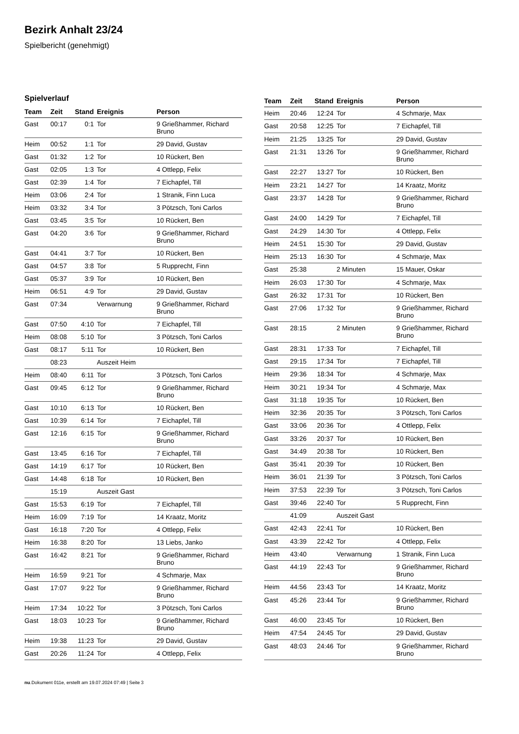Bezirk Anhalt 23/24
Spielbericht (genehmigt)
Spielverlauf
| Team | Zeit | Stand | Ereignis | Person |
| --- | --- | --- | --- | --- |
| Gast | 00:17 | 0:1 | Tor | 9 Grießhammer, Richard Bruno |
| Heim | 00:52 | 1:1 | Tor | 29 David, Gustav |
| Gast | 01:32 | 1:2 | Tor | 10 Rückert, Ben |
| Gast | 02:05 | 1:3 | Tor | 4 Ottlepp, Felix |
| Gast | 02:39 | 1:4 | Tor | 7 Eichapfel, Till |
| Heim | 03:06 | 2:4 | Tor | 1 Stranik, Finn Luca |
| Heim | 03:32 | 3:4 | Tor | 3 Pötzsch, Toni Carlos |
| Gast | 03:45 | 3:5 | Tor | 10 Rückert, Ben |
| Gast | 04:20 | 3:6 | Tor | 9 Grießhammer, Richard Bruno |
| Gast | 04:41 | 3:7 | Tor | 10 Rückert, Ben |
| Gast | 04:57 | 3:8 | Tor | 5 Rupprecht, Finn |
| Gast | 05:37 | 3:9 | Tor | 10 Rückert, Ben |
| Heim | 06:51 | 4:9 | Tor | 29 David, Gustav |
| Gast | 07:34 | | Verwarnung | 9 Grießhammer, Richard Bruno |
| Gast | 07:50 | 4:10 | Tor | 7 Eichapfel, Till |
| Heim | 08:08 | 5:10 | Tor | 3 Pötzsch, Toni Carlos |
| Gast | 08:17 | 5:11 | Tor | 10 Rückert, Ben |
| | 08:23 | | Auszeit Heim | |
| Heim | 08:40 | 6:11 | Tor | 3 Pötzsch, Toni Carlos |
| Gast | 09:45 | 6:12 | Tor | 9 Grießhammer, Richard Bruno |
| Gast | 10:10 | 6:13 | Tor | 10 Rückert, Ben |
| Gast | 10:39 | 6:14 | Tor | 7 Eichapfel, Till |
| Gast | 12:16 | 6:15 | Tor | 9 Grießhammer, Richard Bruno |
| Gast | 13:45 | 6:16 | Tor | 7 Eichapfel, Till |
| Gast | 14:19 | 6:17 | Tor | 10 Rückert, Ben |
| Gast | 14:48 | 6:18 | Tor | 10 Rückert, Ben |
| | 15:19 | | Auszeit Gast | |
| Gast | 15:53 | 6:19 | Tor | 7 Eichapfel, Till |
| Heim | 16:09 | 7:19 | Tor | 14 Kraatz, Moritz |
| Gast | 16:18 | 7:20 | Tor | 4 Ottlepp, Felix |
| Heim | 16:38 | 8:20 | Tor | 13 Liebs, Janko |
| Gast | 16:42 | 8:21 | Tor | 9 Grießhammer, Richard Bruno |
| Heim | 16:59 | 9:21 | Tor | 4 Schmarje, Max |
| Gast | 17:07 | 9:22 | Tor | 9 Grießhammer, Richard Bruno |
| Heim | 17:34 | 10:22 | Tor | 3 Pötzsch, Toni Carlos |
| Gast | 18:03 | 10:23 | Tor | 9 Grießhammer, Richard Bruno |
| Heim | 19:38 | 11:23 | Tor | 29 David, Gustav |
| Gast | 20:26 | 11:24 | Tor | 4 Ottlepp, Felix |
| Team | Zeit | Stand | Ereignis | Person |
| --- | --- | --- | --- | --- |
| Heim | 20:46 | 12:24 | Tor | 4 Schmarje, Max |
| Gast | 20:58 | 12:25 | Tor | 7 Eichapfel, Till |
| Heim | 21:25 | 13:25 | Tor | 29 David, Gustav |
| Gast | 21:31 | 13:26 | Tor | 9 Grießhammer, Richard Bruno |
| Gast | 22:27 | 13:27 | Tor | 10 Rückert, Ben |
| Heim | 23:21 | 14:27 | Tor | 14 Kraatz, Moritz |
| Gast | 23:37 | 14:28 | Tor | 9 Grießhammer, Richard Bruno |
| Gast | 24:00 | 14:29 | Tor | 7 Eichapfel, Till |
| Gast | 24:29 | 14:30 | Tor | 4 Ottlepp, Felix |
| Heim | 24:51 | 15:30 | Tor | 29 David, Gustav |
| Heim | 25:13 | 16:30 | Tor | 4 Schmarje, Max |
| Gast | 25:38 | | 2 Minuten | 15 Mauer, Oskar |
| Heim | 26:03 | 17:30 | Tor | 4 Schmarje, Max |
| Gast | 26:32 | 17:31 | Tor | 10 Rückert, Ben |
| Gast | 27:06 | 17:32 | Tor | 9 Grießhammer, Richard Bruno |
| Gast | 28:15 | | 2 Minuten | 9 Grießhammer, Richard Bruno |
| Gast | 28:31 | 17:33 | Tor | 7 Eichapfel, Till |
| Gast | 29:15 | 17:34 | Tor | 7 Eichapfel, Till |
| Heim | 29:36 | 18:34 | Tor | 4 Schmarje, Max |
| Heim | 30:21 | 19:34 | Tor | 4 Schmarje, Max |
| Gast | 31:18 | 19:35 | Tor | 10 Rückert, Ben |
| Heim | 32:36 | 20:35 | Tor | 3 Pötzsch, Toni Carlos |
| Gast | 33:06 | 20:36 | Tor | 4 Ottlepp, Felix |
| Gast | 33:26 | 20:37 | Tor | 10 Rückert, Ben |
| Gast | 34:49 | 20:38 | Tor | 10 Rückert, Ben |
| Gast | 35:41 | 20:39 | Tor | 10 Rückert, Ben |
| Heim | 36:01 | 21:39 | Tor | 3 Pötzsch, Toni Carlos |
| Heim | 37:53 | 22:39 | Tor | 3 Pötzsch, Toni Carlos |
| Gast | 39:46 | 22:40 | Tor | 5 Rupprecht, Finn |
| | 41:09 | | Auszeit Gast | |
| Gast | 42:43 | 22:41 | Tor | 10 Rückert, Ben |
| Gast | 43:39 | 22:42 | Tor | 4 Ottlepp, Felix |
| Heim | 43:40 | | Verwarnung | 1 Stranik, Finn Luca |
| Gast | 44:19 | 22:43 | Tor | 9 Grießhammer, Richard Bruno |
| Heim | 44:56 | 23:43 | Tor | 14 Kraatz, Moritz |
| Gast | 45:26 | 23:44 | Tor | 9 Grießhammer, Richard Bruno |
| Gast | 46:00 | 23:45 | Tor | 10 Rückert, Ben |
| Heim | 47:54 | 24:45 | Tor | 29 David, Gustav |
| Gast | 48:03 | 24:46 | Tor | 9 Grießhammer, Richard Bruno |
nu.Dokument 011e, erstellt am 19.07.2024 07:49 | Seite 3